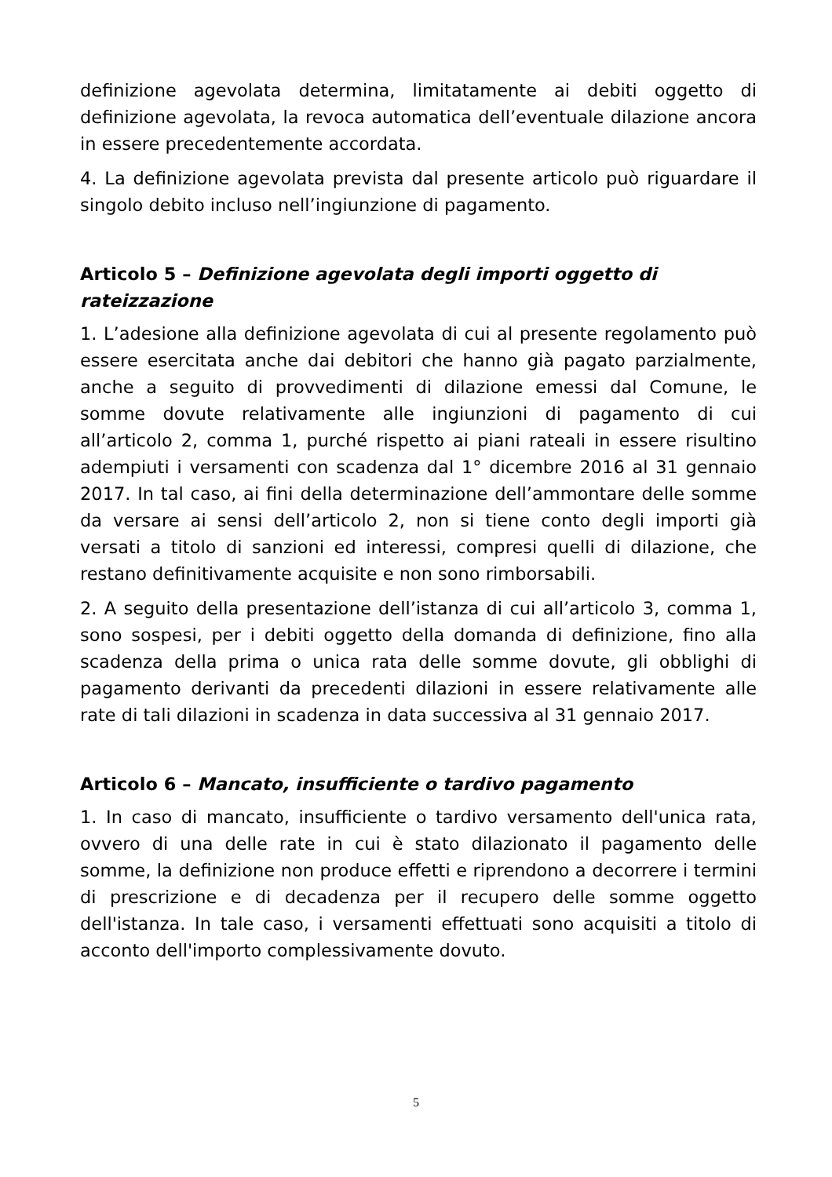definizione agevolata determina, limitatamente ai debiti oggetto di definizione agevolata, la revoca automatica dell’eventuale dilazione ancora in essere precedentemente accordata.
4. La definizione agevolata prevista dal presente articolo può riguardare il singolo debito incluso nell’ingiunzione di pagamento.
Articolo 5 – Definizione agevolata degli importi oggetto di rateizzazione
1. L’adesione alla definizione agevolata di cui al presente regolamento può essere esercitata anche dai debitori che hanno già pagato parzialmente, anche a seguito di provvedimenti di dilazione emessi dal Comune, le somme dovute relativamente alle ingiunzioni di pagamento di cui all’articolo 2, comma 1, purché rispetto ai piani rateali in essere risultino adempiuti i versamenti con scadenza dal 1° dicembre 2016 al 31 gennaio 2017. In tal caso, ai fini della determinazione dell’ammontare delle somme da versare ai sensi dell’articolo 2, non si tiene conto degli importi già versati a titolo di sanzioni ed interessi, compresi quelli di dilazione, che restano definitivamente acquisite e non sono rimborsabili.
2. A seguito della presentazione dell’istanza di cui all’articolo 3, comma 1, sono sospesi, per i debiti oggetto della domanda di definizione, fino alla scadenza della prima o unica rata delle somme dovute, gli obblighi di pagamento derivanti da precedenti dilazioni in essere relativamente alle rate di tali dilazioni in scadenza in data successiva al 31 gennaio 2017.
Articolo 6 – Mancato, insufficiente o tardivo pagamento
1. In caso di mancato, insufficiente o tardivo versamento dell'unica rata, ovvero di una delle rate in cui è stato dilazionato il pagamento delle somme, la definizione non produce effetti e riprendono a decorrere i termini di prescrizione e di decadenza per il recupero delle somme oggetto dell'istanza. In tale caso, i versamenti effettuati sono acquisiti a titolo di acconto dell'importo complessivamente dovuto.
5